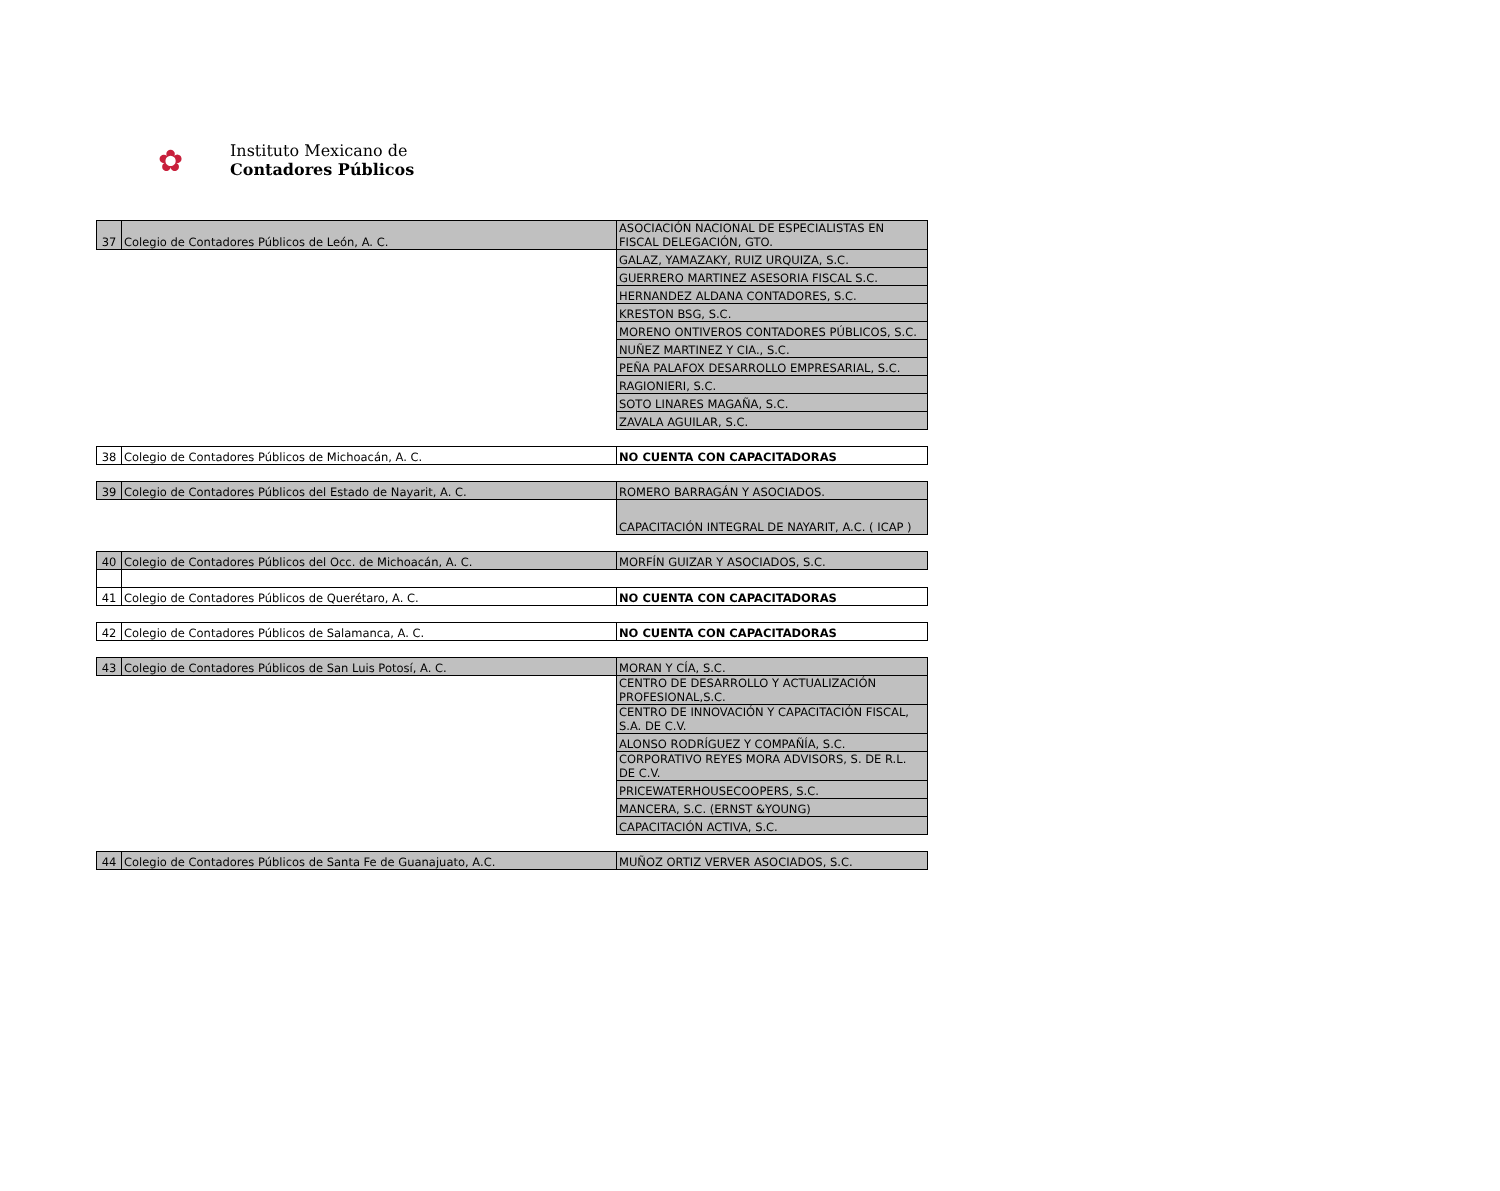✿
Instituto Mexicano de
Contadores Públicos
| 37 | Colegio de Contadores Públicos de León, A. C. | ASOCIACIÓN NACIONAL DE ESPECIALISTAS EN FISCAL DELEGACIÓN, GTO. |
| | | GALAZ, YAMAZAKY, RUIZ URQUIZA, S.C. |
| | | GUERRERO MARTINEZ ASESORIA FISCAL S.C. |
| | | HERNANDEZ ALDANA CONTADORES, S.C. |
| | | KRESTON BSG, S.C. |
| | | MORENO ONTIVEROS CONTADORES PÚBLICOS, S.C. |
| | | NUÑEZ MARTINEZ Y CIA., S.C. |
| | | PEÑA PALAFOX DESARROLLO EMPRESARIAL, S.C. |
| | | RAGIONIERI, S.C. |
| | | SOTO LINARES MAGAÑA, S.C. |
| | | ZAVALA AGUILAR, S.C. |
| 38 | Colegio de Contadores Públicos de Michoacán, A. C. | NO CUENTA CON CAPACITADORAS |
| 39 | Colegio de Contadores Públicos del Estado de Nayarit, A. C. | ROMERO BARRAGÁN Y ASOCIADOS. |
| | | CAPACITACIÓN INTEGRAL DE NAYARIT, A.C. ( ICAP ) |
| 40 | Colegio de Contadores Públicos del Occ. de Michoacán, A. C. | MORFÍN GUIZAR Y ASOCIADOS, S.C. |
| 41 | Colegio de Contadores Públicos de Querétaro, A. C. | NO CUENTA CON CAPACITADORAS |
| 42 | Colegio de Contadores Públicos de Salamanca, A. C. | NO CUENTA CON CAPACITADORAS |
| 43 | Colegio de Contadores Públicos de San Luis Potosí, A. C. | MORAN Y CÍA, S.C. |
| | | CENTRO DE DESARROLLO Y ACTUALIZACIÓN PROFESIONAL,S.C. |
| | | CENTRO DE INNOVACIÓN Y CAPACITACIÓN FISCAL, S.A. DE C.V. |
| | | ALONSO RODRÍGUEZ Y COMPAÑÍA, S.C. |
| | | CORPORATIVO REYES MORA ADVISORS, S. DE R.L. DE C.V. |
| | | PRICEWATERHOUSECOOPERS, S.C. |
| | | MANCERA, S.C. (ERNST &YOUNG) |
| | | CAPACITACIÓN ACTIVA, S.C. |
| 44 | Colegio de Contadores Públicos de Santa Fe de Guanajuato, A.C. | MUÑOZ ORTIZ VERVER ASOCIADOS, S.C. |